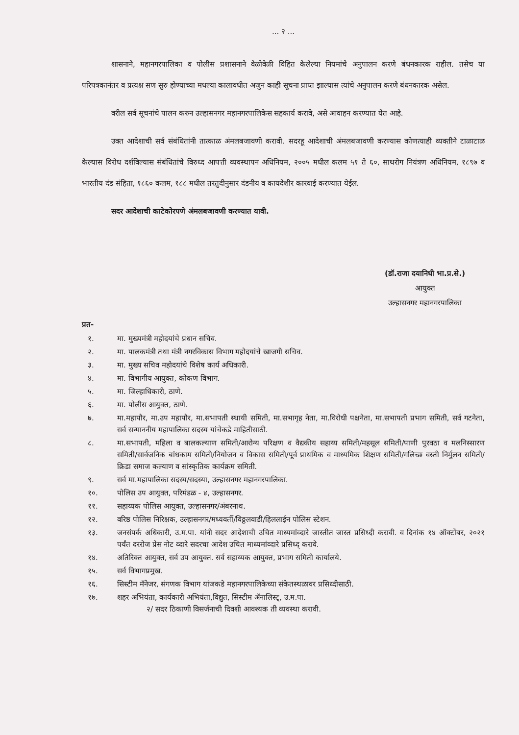... २ ...
शासनाने, महानगरपालिका व पोलीस प्रशासनाने वेळोवेळी विहित केलेल्या नियमांचे अनुपालन करणे बंधनकारक राहील. तसेच या परिपत्रकानंतर व प्रत्यक्ष सण सुरु होण्याच्या मधल्या कालावधीत अजुन काही सूचना प्राप्त झाल्यास त्यांचे अनुपालन करणे बंधनकारक असेल.
वरील सर्व सूचनांचे पालन करुन उल्हासनगर महानगरपालिकेस सहकार्य करावे, असे आवाहन करण्यात येत आहे.
उक्त आदेशाची सर्व संबंधितांनी तात्काळ अंमलबजावणी करावी. सदरहू आदेशाची अंमलबजावणी करण्यास कोणत्याही व्यक्तीने टाळाटाळ केल्यास विरोध दर्शविल्यास संबंधितांचे विरुध्द आपत्ती व्यवस्थापन अधिनियम, २००५ मधील कलम ५१ ते ६०, साथरोग नियंत्रण अधिनियम, १८९७ व भारतीय दंड संहिता, १८६० कलम, १८८ मधील तरतुदीनुसार दंडनीय व कायदेशीर कारवाई करण्यात येईल.
सदर आदेशाची काटेकोरपणे अंमलबजावणी करण्यात यावी.
(डॉ.राजा दयानिधी भा.प्र.से.)
आयुक्त
उल्हासनगर महानगरपालिका
प्रत-
१. मा. मुख्यमंत्री महोदयांचे प्रधान सचिव.
२. मा. पालकमंत्री तथा मंत्री नगरविकास विभाग महोदयांचे खाजगी सचिव.
३. मा. मुख्य सचिव महोदयांचे विशेष कार्य अधिकारी.
४. मा. विभागीय आयुक्त, कोकण विभाग.
५. मा. जिल्हाधिकारी, ठाणे.
६. मा. पोलीस आयुक्त, ठाणे.
७. मा.महापौर, मा.उप महापौर, मा.सभापती स्थायी समिती, मा.सभागृह नेता, मा.विरोधी पक्षनेता, मा.सभापती प्रभाग समिती, सर्व गटनेता, सर्व सन्माननीय महापालिका सदस्य यांचेकडे माहितीसाठी.
८. मा.सभापती, महिला व बालकल्याण समिती/आरोग्य परिक्षण व वैद्यकीय सहाय्य समिती/महसूल समिती/पाणी पुरवठा व मलनिस्सारण समिती/सार्वजनिक बांधकाम समिती/नियोजन व विकास समिती/पूर्व प्राथमिक व माध्यमिक शिक्षण समिती/गलिच्छ वस्ती निर्मुलन समिती/क्रिडा समाज कल्याण व सांस्कृतिक कार्यक्रम समिती.
९. सर्व मा.महापालिका सदस्य/सदस्या, उल्हासनगर महानगरपालिका.
१०. पोलिस उप आयुक्त, परिमंडळ - ४, उल्हासनगर.
११. सहाय्यक पोलिस आयुक्त, उल्हासनगर/अंबरनाथ.
१२. वरिष्ठ पोलिस निरिक्षक, उल्हासनगर/मध्यवर्ती/विठ्ठलवाडी/हिललाईन पोलिस स्टेशन.
१३. जनसंपर्क अधिकारी, उ.म.पा. यांनी सदर आदेशाची उचित माध्यमांव्दारे जास्तीत जास्त प्रसिध्दी करावी. व दिनांक १४ ऑक्टोंबर, २०२१ पर्यंत दररोज प्रेस नोट व्दारे सदरचा आदेश उचित माध्यमांव्दारे प्रसिध्द् करावे.
१४. अतिरिक्त आयुक्त, सर्व उप आयुक्त. सर्व सहाय्यक आयुक्त, प्रभाग समिती कार्यालये.
१५. सर्व विभागप्रमुख.
१६. सिस्टीम मॅनेजर, संगणक विभाग यांजकडे महानगरपालिकेच्या संकेतस्थळावर प्रसिध्दीसाठी.
१७. शहर अभियंता, कार्यकारी अभियंता,विद्युत, सिस्टीम ॲनालिस्ट्, उ.म.पा.
२/ सदर ठिकाणी विसर्जनाची दिवशी आवश्यक ती व्यवस्था करावी.